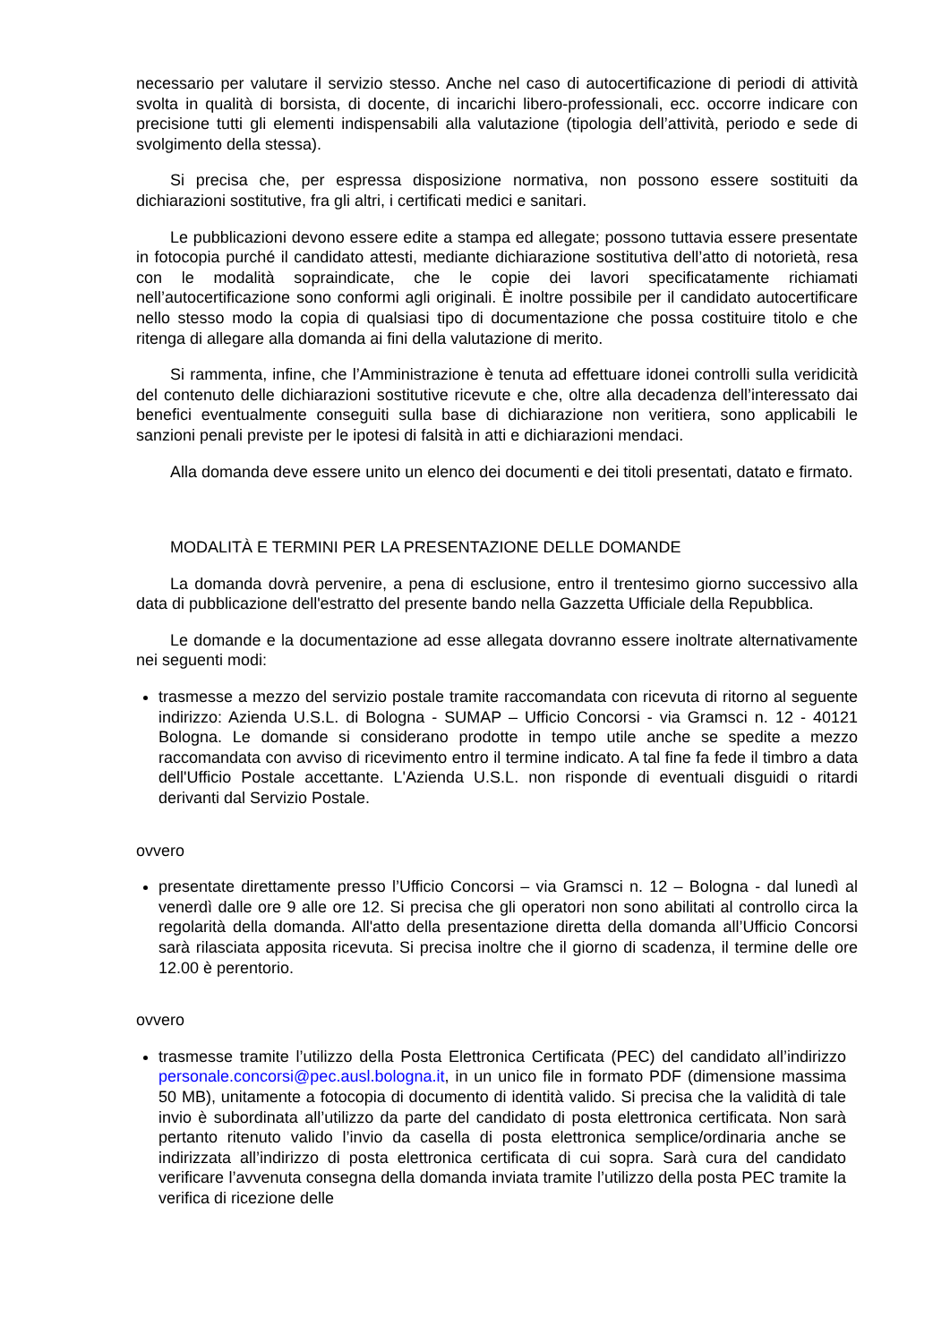necessario per valutare il servizio stesso. Anche nel caso di autocertificazione di periodi di attività svolta in qualità di borsista, di docente, di incarichi libero-professionali, ecc. occorre indicare con precisione tutti gli elementi indispensabili alla valutazione (tipologia dell’attività, periodo e sede di svolgimento della stessa).
Si precisa che, per espressa disposizione normativa, non possono essere sostituiti da dichiarazioni sostitutive, fra gli altri, i certificati medici e sanitari.
Le pubblicazioni devono essere edite a stampa ed allegate; possono tuttavia essere presentate in fotocopia purché il candidato attesti, mediante dichiarazione sostitutiva dell’atto di notorietà, resa con le modalità sopraindicate, che le copie dei lavori specificatamente richiamati nell’autocertificazione sono conformi agli originali. È inoltre possibile per il candidato autocertificare nello stesso modo la copia di qualsiasi tipo di documentazione che possa costituire titolo e che ritenga di allegare alla domanda ai fini della valutazione di merito.
Si rammenta, infine, che l’Amministrazione è tenuta ad effettuare idonei controlli sulla veridicità del contenuto delle dichiarazioni sostitutive ricevute e che, oltre alla decadenza dell’interessato dai benefici eventualmente conseguiti sulla base di dichiarazione non veritiera, sono applicabili le sanzioni penali previste per le ipotesi di falsità in atti e dichiarazioni mendaci.
Alla domanda deve essere unito un elenco dei documenti e dei titoli presentati, datato e firmato.
MODALITÀ E TERMINI PER LA PRESENTAZIONE DELLE DOMANDE
La domanda dovrà pervenire, a pena di esclusione, entro il trentesimo giorno successivo alla data di pubblicazione dell'estratto del presente bando nella Gazzetta Ufficiale della Repubblica.
Le domande e la documentazione ad esse allegata dovranno essere inoltrate alternativamente nei seguenti modi:
trasmesse a mezzo del servizio postale tramite raccomandata con ricevuta di ritorno al seguente indirizzo: Azienda U.S.L. di Bologna - SUMAP – Ufficio Concorsi - via Gramsci n. 12 - 40121 Bologna. Le domande si considerano prodotte in tempo utile anche se spedite a mezzo raccomandata con avviso di ricevimento entro il termine indicato. A tal fine fa fede il timbro a data dell'Ufficio Postale accettante. L'Azienda U.S.L. non risponde di eventuali disguidi o ritardi derivanti dal Servizio Postale.
ovvero
presentate direttamente presso l’Ufficio Concorsi – via Gramsci n. 12 – Bologna - dal lunedì al venerdì dalle ore 9 alle ore 12. Si precisa che gli operatori non sono abilitati al controllo circa la regolarità della domanda. All'atto della presentazione diretta della domanda all’Ufficio Concorsi sarà rilasciata apposita ricevuta. Si precisa inoltre che il giorno di scadenza, il termine delle ore 12.00 è perentorio.
ovvero
trasmesse tramite l’utilizzo della Posta Elettronica Certificata (PEC) del candidato all’indirizzo personale.concorsi@pec.ausl.bologna.it, in un unico file in formato PDF (dimensione massima 50 MB), unitamente a fotocopia di documento di identità valido. Si precisa che la validità di tale invio è subordinata all’utilizzo da parte del candidato di posta elettronica certificata. Non sarà pertanto ritenuto valido l’invio da casella di posta elettronica semplice/ordinaria anche se indirizzata all’indirizzo di posta elettronica certificata di cui sopra. Sarà cura del candidato verificare l’avvenuta consegna della domanda inviata tramite l’utilizzo della posta PEC tramite la verifica di ricezione delle